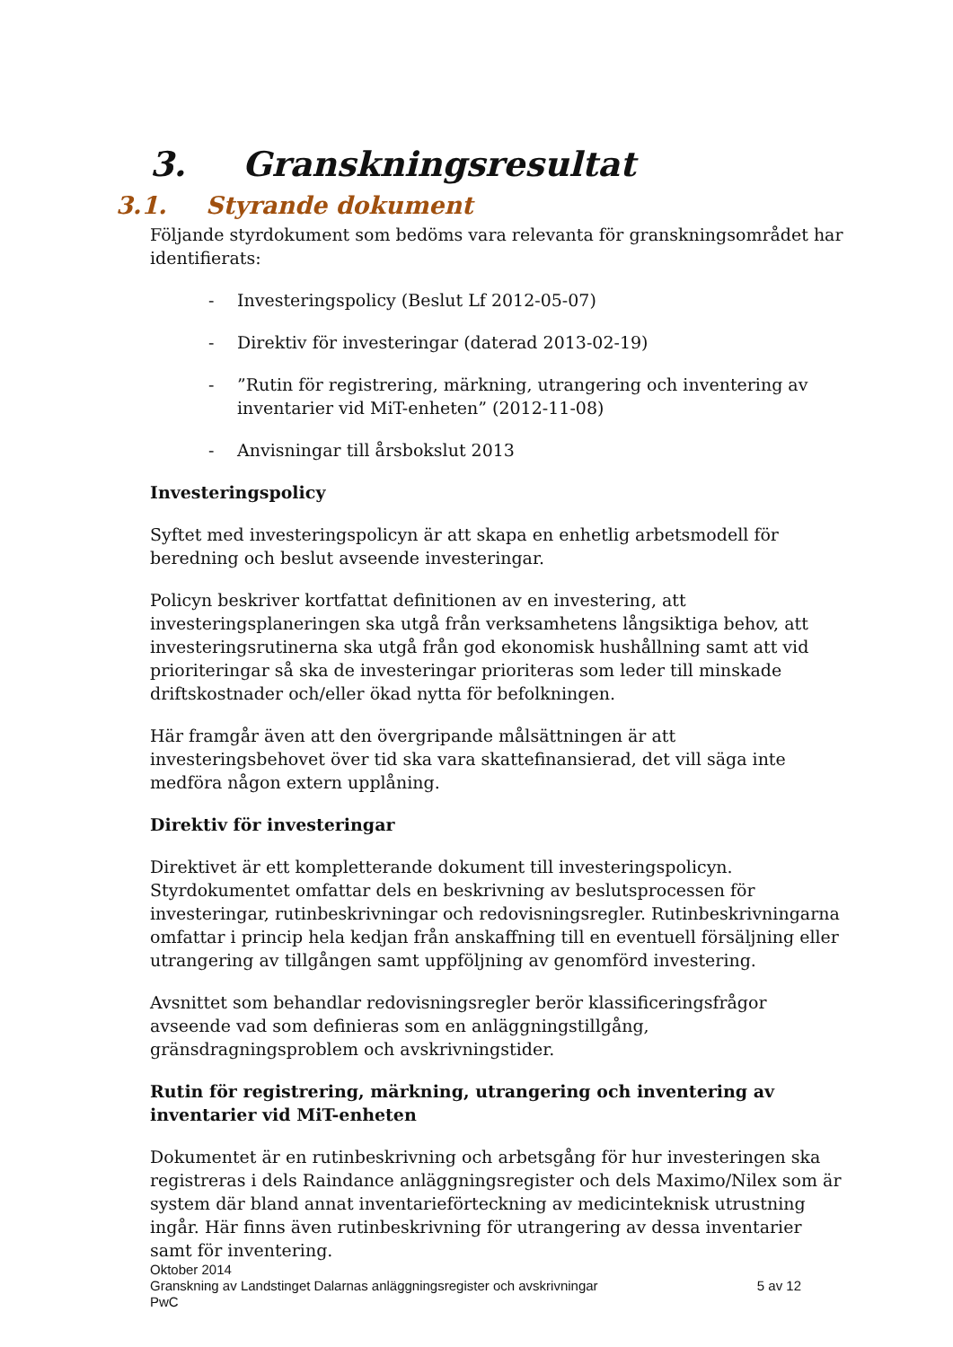3. Granskningsresultat
3.1. Styrande dokument
Följande styrdokument som bedöms vara relevanta för granskningsområdet har identifierats:
- Investeringspolicy (Beslut Lf 2012-05-07)
- Direktiv för investeringar (daterad 2013-02-19)
-”Rutin för registrering, märkning, utrangering och inventering av inventarier vid MiT-enheten” (2012-11-08)
- Anvisningar till årsbokslut 2013
Investeringspolicy
Syftet med investeringspolicyn är att skapa en enhetlig arbetsmodell för beredning och beslut avseende investeringar.
Policyn beskriver kortfattat definitionen av en investering, att investeringsplaneringen ska utgå från verksamhetens långsiktiga behov, att investeringsrutinerna ska utgå från god ekonomisk hushållning samt att vid prioriteringar så ska de investeringar prioriteras som leder till minskade driftskostnader och/eller ökad nytta för befolkningen.
Här framgår även att den övergripande målsättningen är att investeringsbehovet över tid ska vara skattefinansierad, det vill säga inte medföra någon extern upplåning.
Direktiv för investeringar
Direktivet är ett kompletterande dokument till investeringspolicyn. Styrdokumentet omfattar dels en beskrivning av beslutsprocessen för investeringar, rutinbeskrivningar och redovisningsregler. Rutinbeskrivningarna omfattar i princip hela kedjan från anskaffning till en eventuell försäljning eller utrangering av tillgången samt uppföljning av genomförd investering.
Avsnittet som behandlar redovisningsregler berör klassificeringsfrågor avseende vad som definieras som en anläggningstillgång, gränsdragningsproblem och avskrivningstider.
Rutin för registrering, märkning, utrangering och inventering av inventarier vid MiT-enheten
Dokumentet är en rutinbeskrivning och arbetsgång för hur investeringen ska registreras i dels Raindance anläggningsregister och dels Maximo/Nilex som är system där bland annat inventarieförteckning av medicinteknisk utrustning ingår. Här finns även rutinbeskrivning för utrangering av dessa inventarier samt för inventering.
Oktober 2014
Granskning av Landstinget Dalarnas anläggningsregister och avskrivningar 5 av 12
PwC